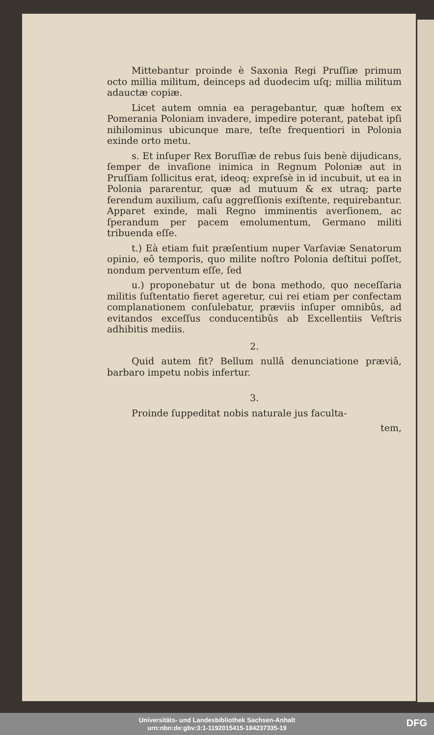Mittebantur proinde è Saxonia Regi Pruſſiæ primum octo millia militum, deinceps ad duodecim uſq; millia militum adauctæ copiæ.
Licet autem omnia ea peragebantur, quæ hoſtem ex Pomerania Poloniam invadere, impedire poterant, patebat ipſi nihilominus ubicunque mare, teſte frequentiori in Polonia exinde orto metu.
s. Et inſuper Rex Boruſſiæ de rebus ſuis benè dijudicans, ſemper de invaſione inimica in Regnum Poloniæ aut in Pruſſiam ſollicitus erat, ideoq; expreſsè in id incubuit, ut ea in Polonia pararentur, quæ ad mutuum & ex utraq; parte ferendum auxilium, caſu aggreſſionis exiſtente, requirebantur. Apparet exinde, mali Regno imminentis averſionem, ac ſperandum per pacem emolumentum, Germano militi tribuenda eſſe.
t.) Eà etiam fuit præſentium nuper Varſaviæ Senatorum opinio, eô temporis, quo milite noſtro Polonia deſtitui poſſet, nondum perventum eſſe, ſed
u.) proponebatur ut de bona methodo, quo neceſſaria militis ſuſtentatio fieret ageretur, cui rei etiam per confectam complanationem conſulebatur, præviis inſuper omnibûs, ad evitandos exceſſus conducentibûs ab Excellentiis Veſtris adhibitis mediis.
2.
Quid autem fit? Bellum nullâ denunciatione præviâ, barbaro impetu nobis infertur.
3.
Proinde ſuppeditat nobis naturale jus faculta-
tem,
Universitäts- und Landesbibliothek Sachsen-Anhalt
urn:nbn:de:gbv:3:1-1192015415-184237335-19
DFG